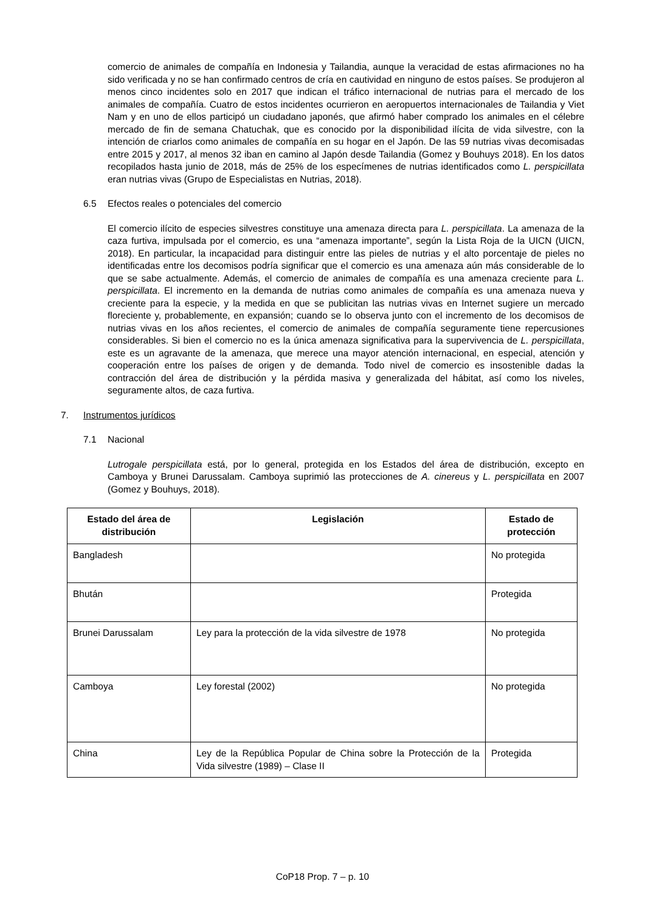comercio de animales de compañía en Indonesia y Tailandia, aunque la veracidad de estas afirmaciones no ha sido verificada y no se han confirmado centros de cría en cautividad en ninguno de estos países. Se produjeron al menos cinco incidentes solo en 2017 que indican el tráfico internacional de nutrias para el mercado de los animales de compañía. Cuatro de estos incidentes ocurrieron en aeropuertos internacionales de Tailandia y Viet Nam y en uno de ellos participó un ciudadano japonés, que afirmó haber comprado los animales en el célebre mercado de fin de semana Chatuchak, que es conocido por la disponibilidad ilícita de vida silvestre, con la intención de criarlos como animales de compañía en su hogar en el Japón. De las 59 nutrias vivas decomisadas entre 2015 y 2017, al menos 32 iban en camino al Japón desde Tailandia (Gomez y Bouhuys 2018). En los datos recopilados hasta junio de 2018, más de 25% de los especímenes de nutrias identificados como L. perspicillata eran nutrias vivas (Grupo de Especialistas en Nutrias, 2018).
6.5 Efectos reales o potenciales del comercio
El comercio ilícito de especies silvestres constituye una amenaza directa para L. perspicillata. La amenaza de la caza furtiva, impulsada por el comercio, es una “amenaza importante”, según la Lista Roja de la UICN (UICN, 2018). En particular, la incapacidad para distinguir entre las pieles de nutrias y el alto porcentaje de pieles no identificadas entre los decomisos podría significar que el comercio es una amenaza aún más considerable de lo que se sabe actualmente. Además, el comercio de animales de compañía es una amenaza creciente para L. perspicillata. El incremento en la demanda de nutrias como animales de compañía es una amenaza nueva y creciente para la especie, y la medida en que se publicitan las nutrias vivas en Internet sugiere un mercado floreciente y, probablemente, en expansión; cuando se lo observa junto con el incremento de los decomisos de nutrias vivas en los años recientes, el comercio de animales de compañía seguramente tiene repercusiones considerables. Si bien el comercio no es la única amenaza significativa para la supervivencia de L. perspicillata, este es un agravante de la amenaza, que merece una mayor atención internacional, en especial, atención y cooperación entre los países de origen y de demanda. Todo nivel de comercio es insostenible dadas la contracción del área de distribución y la pérdida masiva y generalizada del hábitat, así como los niveles, seguramente altos, de caza furtiva.
7. Instrumentos jurídicos
7.1 Nacional
Lutrogale perspicillata está, por lo general, protegida en los Estados del área de distribución, excepto en Camboya y Brunei Darussalam. Camboya suprimió las protecciones de A. cinereus y L. perspicillata en 2007 (Gomez y Bouhuys, 2018).
| Estado del área de distribución | Legislación | Estado de protección |
| --- | --- | --- |
| Bangladesh | | No protegida |
| Bhután | | Protegida |
| Brunei Darussalam | Ley para la protección de la vida silvestre de 1978 | No protegida |
| Camboya | Ley forestal (2002) | No protegida |
| China | Ley de la República Popular de China sobre la Protección de la Vida silvestre (1989) – Clase II | Protegida |
CoP18 Prop. 7 – p. 10